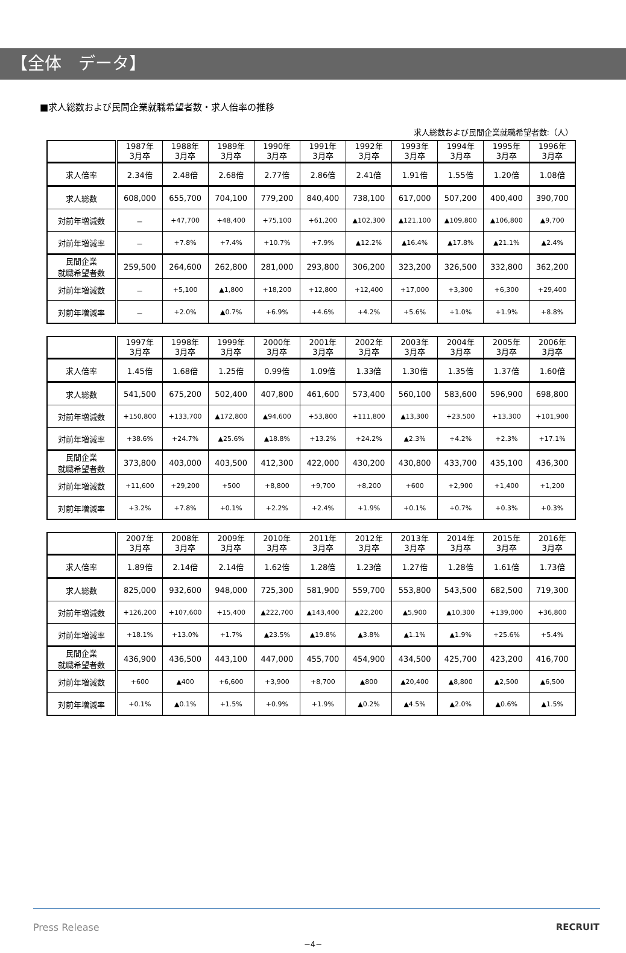【全体　データ】
■求人総数および民間企業就職希望者数・求人倍率の推移
求人総数および民間企業就職希望者数:（人）
| | 1987年 3月卒 | 1988年 3月卒 | 1989年 3月卒 | 1990年 3月卒 | 1991年 3月卒 | 1992年 3月卒 | 1993年 3月卒 | 1994年 3月卒 | 1995年 3月卒 | 1996年 3月卒 |
| 求人倍率 | 2.34倍 | 2.48倍 | 2.68倍 | 2.77倍 | 2.86倍 | 2.41倍 | 1.91倍 | 1.55倍 | 1.20倍 | 1.08倍 |
| 求人総数 | 608,000 | 655,700 | 704,100 | 779,200 | 840,400 | 738,100 | 617,000 | 507,200 | 400,400 | 390,700 |
| 対前年増減数 | － | +47,700 | +48,400 | +75,100 | +61,200 | ▲102,300 | ▲121,100 | ▲109,800 | ▲106,800 | ▲9,700 |
| 対前年増減率 | － | +7.8% | +7.4% | +10.7% | +7.9% | ▲12.2% | ▲16.4% | ▲17.8% | ▲21.1% | ▲2.4% |
| 民間企業 就職希望者数 | 259,500 | 264,600 | 262,800 | 281,000 | 293,800 | 306,200 | 323,200 | 326,500 | 332,800 | 362,200 |
| 対前年増減数 | － | +5,100 | ▲1,800 | +18,200 | +12,800 | +12,400 | +17,000 | +3,300 | +6,300 | +29,400 |
| 対前年増減率 | － | +2.0% | ▲0.7% | +6.9% | +4.6% | +4.2% | +5.6% | +1.0% | +1.9% | +8.8% |
| | 1997年 3月卒 | 1998年 3月卒 | 1999年 3月卒 | 2000年 3月卒 | 2001年 3月卒 | 2002年 3月卒 | 2003年 3月卒 | 2004年 3月卒 | 2005年 3月卒 | 2006年 3月卒 |
| 求人倍率 | 1.45倍 | 1.68倍 | 1.25倍 | 0.99倍 | 1.09倍 | 1.33倍 | 1.30倍 | 1.35倍 | 1.37倍 | 1.60倍 |
| 求人総数 | 541,500 | 675,200 | 502,400 | 407,800 | 461,600 | 573,400 | 560,100 | 583,600 | 596,900 | 698,800 |
| 対前年増減数 | +150,800 | +133,700 | ▲172,800 | ▲94,600 | +53,800 | +111,800 | ▲13,300 | +23,500 | +13,300 | +101,900 |
| 対前年増減率 | +38.6% | +24.7% | ▲25.6% | ▲18.8% | +13.2% | +24.2% | ▲2.3% | +4.2% | +2.3% | +17.1% |
| 民間企業 就職希望者数 | 373,800 | 403,000 | 403,500 | 412,300 | 422,000 | 430,200 | 430,800 | 433,700 | 435,100 | 436,300 |
| 対前年増減数 | +11,600 | +29,200 | +500 | +8,800 | +9,700 | +8,200 | +600 | +2,900 | +1,400 | +1,200 |
| 対前年増減率 | +3.2% | +7.8% | +0.1% | +2.2% | +2.4% | +1.9% | +0.1% | +0.7% | +0.3% | +0.3% |
| | 2007年 3月卒 | 2008年 3月卒 | 2009年 3月卒 | 2010年 3月卒 | 2011年 3月卒 | 2012年 3月卒 | 2013年 3月卒 | 2014年 3月卒 | 2015年 3月卒 | 2016年 3月卒 |
| 求人倍率 | 1.89倍 | 2.14倍 | 2.14倍 | 1.62倍 | 1.28倍 | 1.23倍 | 1.27倍 | 1.28倍 | 1.61倍 | 1.73倍 |
| 求人総数 | 825,000 | 932,600 | 948,000 | 725,300 | 581,900 | 559,700 | 553,800 | 543,500 | 682,500 | 719,300 |
| 対前年増減数 | +126,200 | +107,600 | +15,400 | ▲222,700 | ▲143,400 | ▲22,200 | ▲5,900 | ▲10,300 | +139,000 | +36,800 |
| 対前年増減率 | +18.1% | +13.0% | +1.7% | ▲23.5% | ▲19.8% | ▲3.8% | ▲1.1% | ▲1.9% | +25.6% | +5.4% |
| 民間企業 就職希望者数 | 436,900 | 436,500 | 443,100 | 447,000 | 455,700 | 454,900 | 434,500 | 425,700 | 423,200 | 416,700 |
| 対前年増減数 | +600 | ▲400 | +6,600 | +3,900 | +8,700 | ▲800 | ▲20,400 | ▲8,800 | ▲2,500 | ▲6,500 |
| 対前年増減率 | +0.1% | ▲0.1% | +1.5% | +0.9% | +1.9% | ▲0.2% | ▲4.5% | ▲2.0% | ▲0.6% | ▲1.5% |
Press Release RECRUIT
−4−